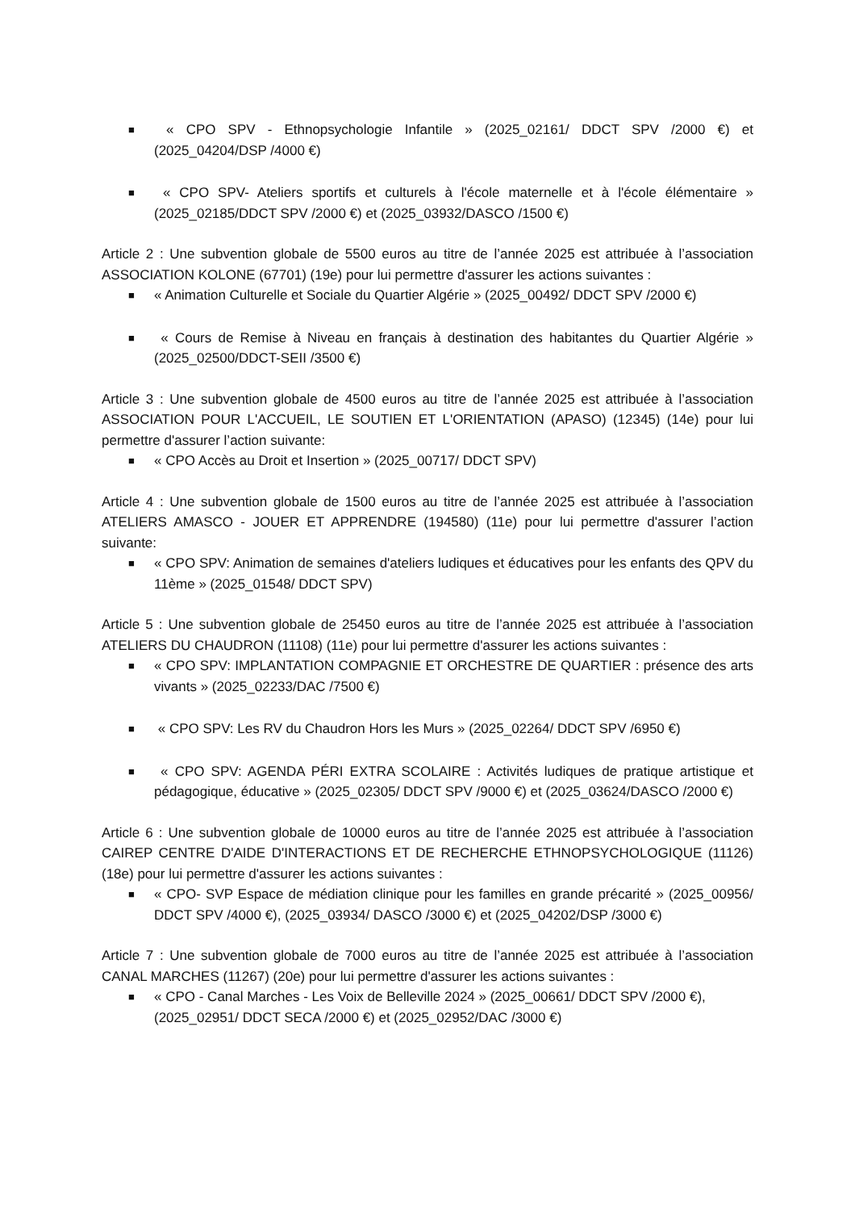■ « CPO SPV - Ethnopsychologie Infantile » (2025_02161/ DDCT SPV /2000 €) et (2025_04204/DSP /4000 €)
■ « CPO SPV- Ateliers sportifs et culturels à l'école maternelle et à l'école élémentaire » (2025_02185/DDCT SPV /2000 €) et (2025_03932/DASCO /1500 €)
Article 2 : Une subvention globale de 5500 euros au titre de l’année 2025 est attribuée à l’association ASSOCIATION KOLONE (67701) (19e) pour lui permettre d'assurer les actions suivantes :
■ « Animation Culturelle et Sociale du Quartier Algérie » (2025_00492/ DDCT SPV /2000 €)
■ « Cours de Remise à Niveau en français à destination des habitantes du Quartier Algérie » (2025_02500/DDCT-SEII /3500 €)
Article 3 : Une subvention globale de 4500 euros au titre de l’année 2025 est attribuée à l’association ASSOCIATION POUR L'ACCUEIL, LE SOUTIEN ET L'ORIENTATION (APASO) (12345) (14e) pour lui permettre d'assurer l’action suivante:
■ « CPO Accès au Droit et Insertion » (2025_00717/ DDCT SPV)
Article 4 : Une subvention globale de 1500 euros au titre de l’année 2025 est attribuée à l’association ATELIERS AMASCO - JOUER ET APPRENDRE (194580) (11e) pour lui permettre d'assurer l’action suivante:
■ « CPO SPV: Animation de semaines d'ateliers ludiques et éducatives pour les enfants des QPV du 11ème » (2025_01548/ DDCT SPV)
Article 5 : Une subvention globale de 25450 euros au titre de l’année 2025 est attribuée à l’association ATELIERS DU CHAUDRON (11108) (11e) pour lui permettre d'assurer les actions suivantes :
■ « CPO SPV: IMPLANTATION COMPAGNIE ET ORCHESTRE DE QUARTIER : présence des arts vivants » (2025_02233/DAC /7500 €)
■ « CPO SPV: Les RV du Chaudron Hors les Murs » (2025_02264/ DDCT SPV /6950 €)
■ « CPO SPV: AGENDA PÉRI EXTRA SCOLAIRE : Activités ludiques de pratique artistique et pédagogique, éducative » (2025_02305/ DDCT SPV /9000 €) et (2025_03624/DASCO /2000 €)
Article 6 : Une subvention globale de 10000 euros au titre de l’année 2025 est attribuée à l’association CAIREP CENTRE D'AIDE D'INTERACTIONS ET DE RECHERCHE ETHNOPSYCHOLOGIQUE (11126) (18e) pour lui permettre d'assurer les actions suivantes :
■ « CPO- SVP Espace de médiation clinique pour les familles en grande précarité » (2025_00956/ DDCT SPV /4000 €), (2025_03934/ DASCO /3000 €) et (2025_04202/DSP /3000 €)
Article 7 : Une subvention globale de 7000 euros au titre de l’année 2025 est attribuée à l’association CANAL MARCHES (11267) (20e) pour lui permettre d'assurer les actions suivantes :
■ « CPO - Canal Marches - Les Voix de Belleville 2024 » (2025_00661/ DDCT SPV /2000 €), (2025_02951/ DDCT SECA /2000 €) et (2025_02952/DAC /3000 €)